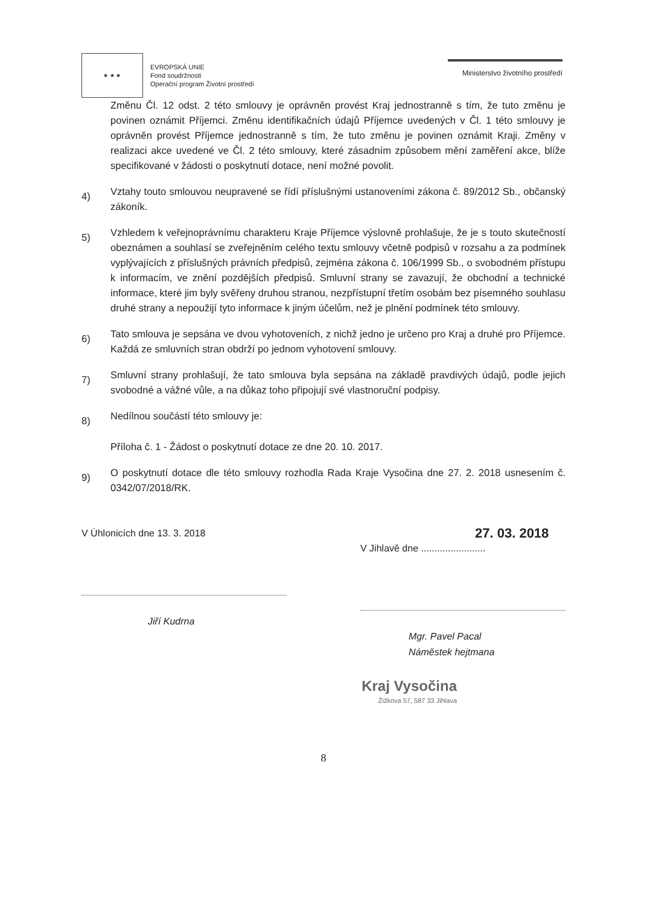★ ★ ★
EVROPSKÁ UNIE
Fond soudržnosti
Operační program Životní prostředí
Ministerstvo životního prostředí
Změnu Čl. 12 odst. 2 této smlouvy je oprávněn provést Kraj jednostranně s tím, že tuto změnu je povinen oznámit Příjemci. Změnu identifikačních údajů Příjemce uvedených v Čl. 1 této smlouvy je oprávněn provést Příjemce jednostranně s tím, že tuto změnu je povinen oznámit Kraji. Změny v realizaci akce uvedené ve Čl. 2 této smlouvy, které zásadním způsobem mění zaměření akce, blíže specifikované v žádosti o poskytnutí dotace, není možné povolit.
4)
Vztahy touto smlouvou neupravené se řídí příslušnými ustanoveními zákona č. 89/2012 Sb., občanský zákoník.
5)
Vzhledem k veřejnoprávnímu charakteru Kraje Příjemce výslovně prohlašuje, že je s touto skutečností obeznámen a souhlasí se zveřejněním celého textu smlouvy včetně podpisů v rozsahu a za podmínek vyplývajících z příslušných právních předpisů, zejména zákona č. 106/1999 Sb., o svobodném přístupu k informacím, ve znění pozdějších předpisů. Smluvní strany se zavazují, že obchodní a technické informace, které jim byly svěřeny druhou stranou, nezpřístupní třetím osobám bez písemného souhlasu druhé strany a nepoužijí tyto informace k jiným účelům, než je plnění podmínek této smlouvy.
6)
Tato smlouva je sepsána ve dvou vyhotoveních, z nichž jedno je určeno pro Kraj a druhé pro Příjemce. Každá ze smluvních stran obdrží po jednom vyhotovení smlouvy.
7)
Smluvní strany prohlašují, že tato smlouva byla sepsána na základě pravdivých údajů, podle jejich svobodné a vážné vůle, a na důkaz toho připojují své vlastnoruční podpisy.
8)
Nedílnou součástí této smlouvy je:
Příloha č. 1 - Žádost o poskytnutí dotace ze dne 20. 10. 2017.
9)
O poskytnutí dotace dle této smlouvy rozhodla Rada Kraje Vysočina dne 27. 2. 2018 usnesením č. 0342/07/2018/RK.
V Úhlonicích dne 13. 3. 2018
Jiří Kudrna
27. 03. 2018
V Jihlavě dne ........................
Mgr. Pavel Pacal
Náměstek hejtmana
Kraj Vysočina
Žižkova 57, 587 33 Jihlava
8